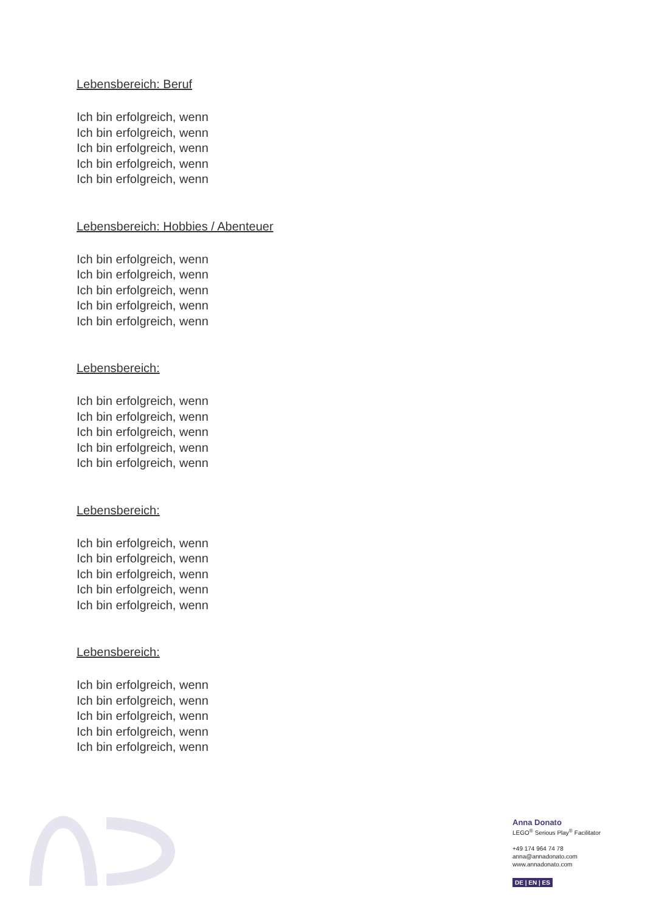Lebensbereich: Beruf
Ich bin erfolgreich, wenn
Ich bin erfolgreich, wenn
Ich bin erfolgreich, wenn
Ich bin erfolgreich, wenn
Ich bin erfolgreich, wenn
Lebensbereich: Hobbies / Abenteuer
Ich bin erfolgreich, wenn
Ich bin erfolgreich, wenn
Ich bin erfolgreich, wenn
Ich bin erfolgreich, wenn
Ich bin erfolgreich, wenn
Lebensbereich:
Ich bin erfolgreich, wenn
Ich bin erfolgreich, wenn
Ich bin erfolgreich, wenn
Ich bin erfolgreich, wenn
Ich bin erfolgreich, wenn
Lebensbereich:
Ich bin erfolgreich, wenn
Ich bin erfolgreich, wenn
Ich bin erfolgreich, wenn
Ich bin erfolgreich, wenn
Ich bin erfolgreich, wenn
Lebensbereich:
Ich bin erfolgreich, wenn
Ich bin erfolgreich, wenn
Ich bin erfolgreich, wenn
Ich bin erfolgreich, wenn
Ich bin erfolgreich, wenn
Anna Donato
LEGO<sup>®</sup> Serious Play<sup>®</sup> Facilitator
+49 174 964 74 78
anna@annadonato.com
www.annadonato.com
DE | EN | ES